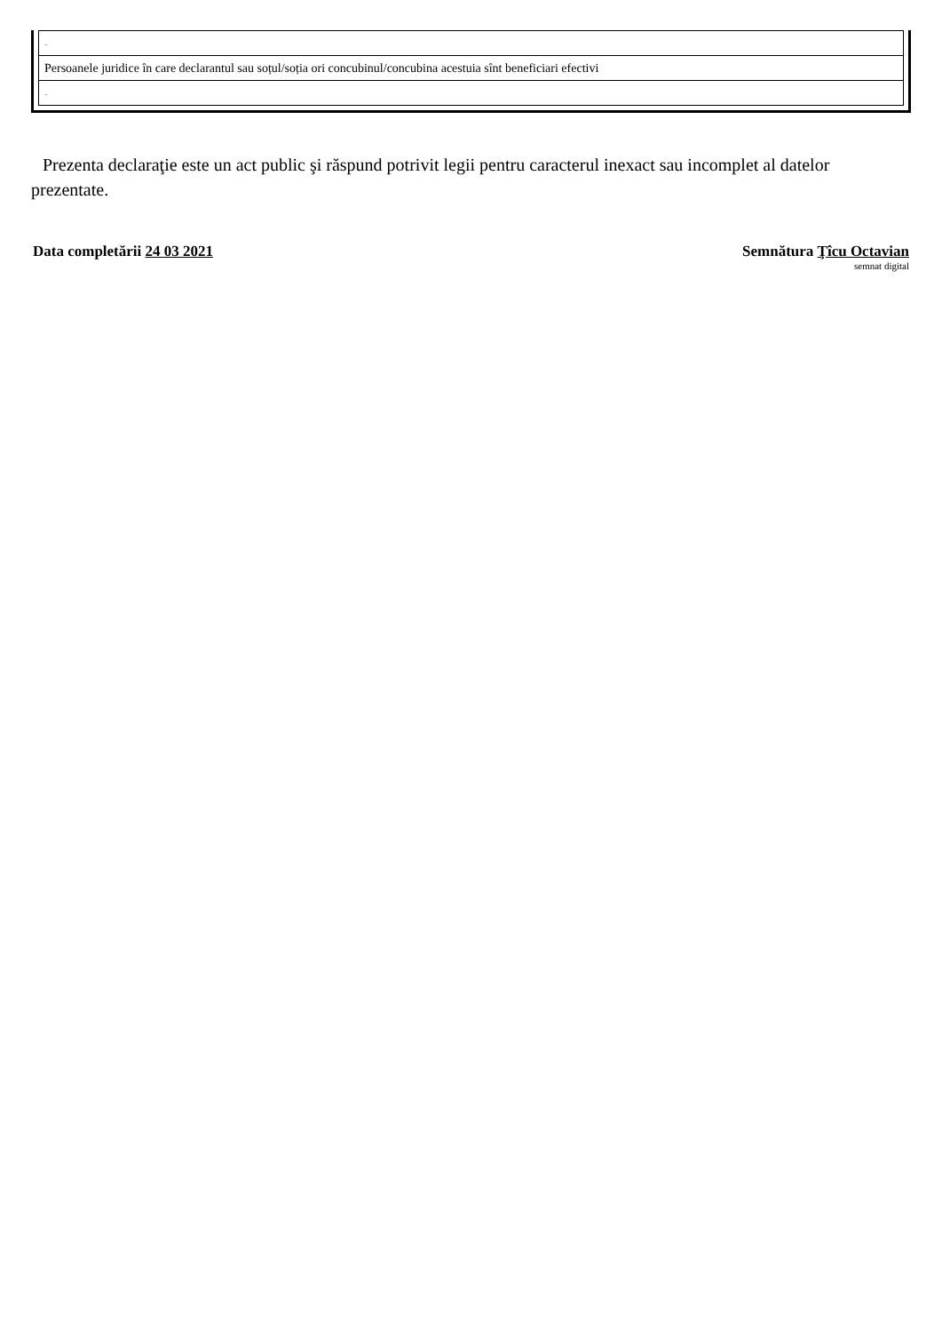| - |
| Persoanele juridice în care declarantul sau soțul/soția ori concubinul/concubina acestuia sînt beneficiari efectivi |
| - |
Prezenta declaraţie este un act public şi răspund potrivit legii pentru caracterul inexact sau incomplet al datelor prezentate.
Data completării 24 03 2021 Semnătura Ţîcu Octavian
semnat digital